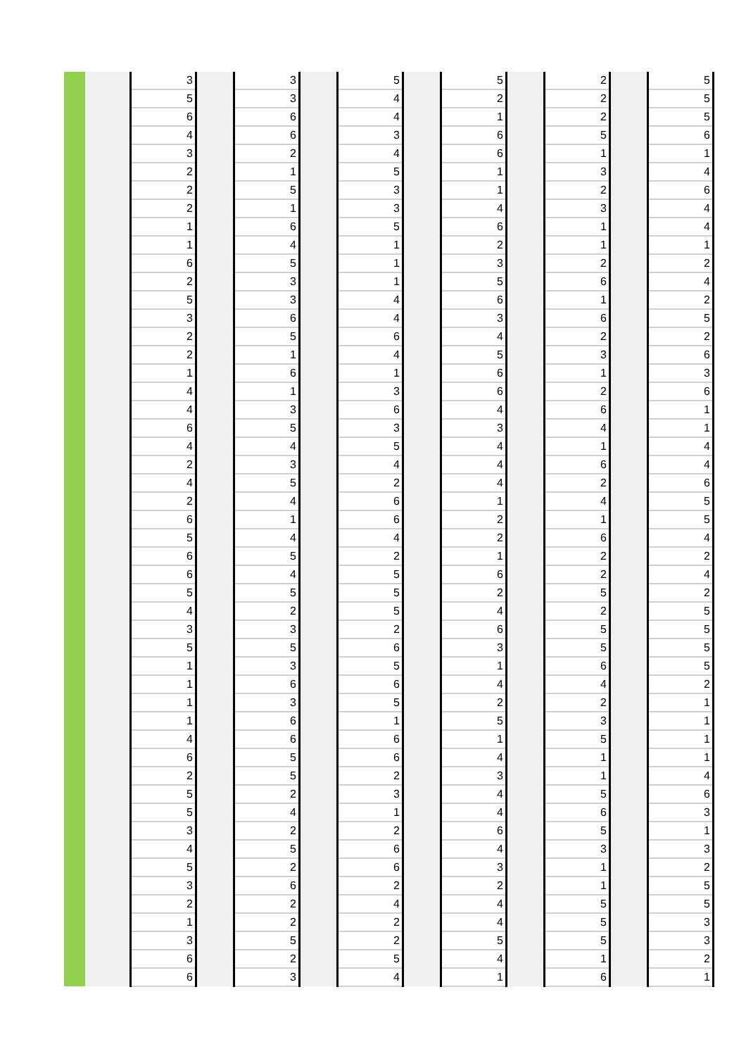| | | 3 | | 3 | | 5 | | 5 | | 2 | | 5 |
| | | 5 | | 3 | | 4 | | 2 | | 2 | | 5 |
| | | 6 | | 6 | | 4 | | 1 | | 2 | | 5 |
| | | 4 | | 6 | | 3 | | 6 | | 5 | | 6 |
| | | 3 | | 2 | | 4 | | 6 | | 1 | | 1 |
| | | 2 | | 1 | | 5 | | 1 | | 3 | | 4 |
| | | 2 | | 5 | | 3 | | 1 | | 2 | | 6 |
| | | 2 | | 1 | | 3 | | 4 | | 3 | | 4 |
| | | 1 | | 6 | | 5 | | 6 | | 1 | | 4 |
| | | 1 | | 4 | | 1 | | 2 | | 1 | | 1 |
| | | 6 | | 5 | | 1 | | 3 | | 2 | | 2 |
| | | 2 | | 3 | | 1 | | 5 | | 6 | | 4 |
| | | 5 | | 3 | | 4 | | 6 | | 1 | | 2 |
| | | 3 | | 6 | | 4 | | 3 | | 6 | | 5 |
| | | 2 | | 5 | | 6 | | 4 | | 2 | | 2 |
| | | 2 | | 1 | | 4 | | 5 | | 3 | | 6 |
| | | 1 | | 6 | | 1 | | 6 | | 1 | | 3 |
| | | 4 | | 1 | | 3 | | 6 | | 2 | | 6 |
| | | 4 | | 3 | | 6 | | 4 | | 6 | | 1 |
| | | 6 | | 5 | | 3 | | 3 | | 4 | | 1 |
| | | 4 | | 4 | | 5 | | 4 | | 1 | | 4 |
| | | 2 | | 3 | | 4 | | 4 | | 6 | | 4 |
| | | 4 | | 5 | | 2 | | 4 | | 2 | | 6 |
| | | 2 | | 4 | | 6 | | 1 | | 4 | | 5 |
| | | 6 | | 1 | | 6 | | 2 | | 1 | | 5 |
| | | 5 | | 4 | | 4 | | 2 | | 6 | | 4 |
| | | 6 | | 5 | | 2 | | 1 | | 2 | | 2 |
| | | 6 | | 4 | | 5 | | 6 | | 2 | | 4 |
| | | 5 | | 5 | | 5 | | 2 | | 5 | | 2 |
| | | 4 | | 2 | | 5 | | 4 | | 2 | | 5 |
| | | 3 | | 3 | | 2 | | 6 | | 5 | | 5 |
| | | 5 | | 5 | | 6 | | 3 | | 5 | | 5 |
| | | 1 | | 3 | | 5 | | 1 | | 6 | | 5 |
| | | 1 | | 6 | | 6 | | 4 | | 4 | | 2 |
| | | 1 | | 3 | | 5 | | 2 | | 2 | | 1 |
| | | 1 | | 6 | | 1 | | 5 | | 3 | | 1 |
| | | 4 | | 6 | | 6 | | 1 | | 5 | | 1 |
| | | 6 | | 5 | | 6 | | 4 | | 1 | | 1 |
| | | 2 | | 5 | | 2 | | 3 | | 1 | | 4 |
| | | 5 | | 2 | | 3 | | 4 | | 5 | | 6 |
| | | 5 | | 4 | | 1 | | 4 | | 6 | | 3 |
| | | 3 | | 2 | | 2 | | 6 | | 5 | | 1 |
| | | 4 | | 5 | | 6 | | 4 | | 3 | | 3 |
| | | 5 | | 2 | | 6 | | 3 | | 1 | | 2 |
| | | 3 | | 6 | | 2 | | 2 | | 1 | | 5 |
| | | 2 | | 2 | | 4 | | 4 | | 5 | | 5 |
| | | 1 | | 2 | | 2 | | 4 | | 5 | | 3 |
| | | 3 | | 5 | | 2 | | 5 | | 5 | | 3 |
| | | 6 | | 2 | | 5 | | 4 | | 1 | | 2 |
| | | 6 | | 3 | | 4 | | 1 | | 6 | | 1 |